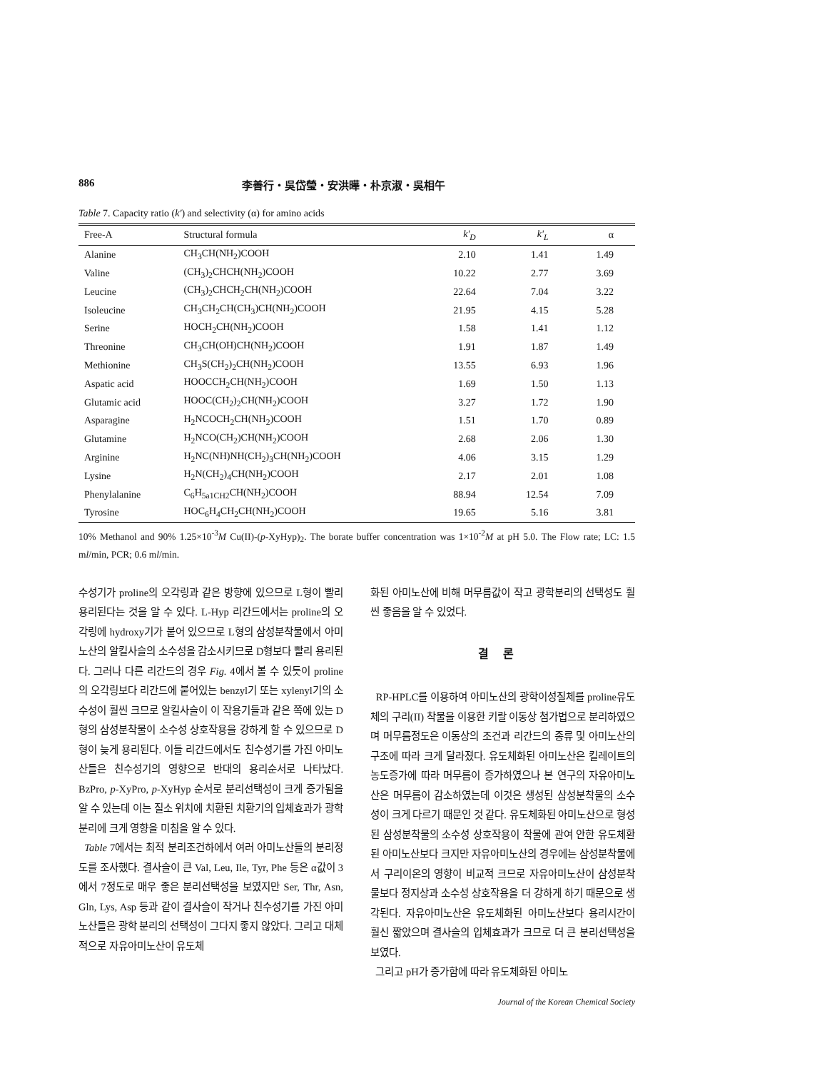886 李善行・吳岱瑩・安洪曄・朴京淑・吳相午
Table 7. Capacity ratio (k') and selectivity (α) for amino acids
| Free-A | Structural formula | k'<sub>D</sub> | k'<sub>L</sub> | α |
| --- | --- | --- | --- | --- |
| Alanine | CH<sub>3</sub>CH(NH<sub>2</sub>)COOH | 2.10 | 1.41 | 1.49 |
| Valine | (CH<sub>3</sub>)<sub>2</sub>CHCH(NH<sub>2</sub>)COOH | 10.22 | 2.77 | 3.69 |
| Leucine | (CH<sub>3</sub>)<sub>2</sub>CHCH<sub>2</sub>CH(NH<sub>2</sub>)COOH | 22.64 | 7.04 | 3.22 |
| Isoleucine | CH<sub>3</sub>CH<sub>2</sub>CH(CH<sub>3</sub>)CH(NH<sub>2</sub>)COOH | 21.95 | 4.15 | 5.28 |
| Serine | HOCH<sub>2</sub>CH(NH<sub>2</sub>)COOH | 1.58 | 1.41 | 1.12 |
| Threonine | CH<sub>3</sub>CH(OH)CH(NH<sub>2</sub>)COOH | 1.91 | 1.87 | 1.49 |
| Methionine | CH<sub>3</sub>S(CH<sub>2</sub>)<sub>2</sub>CH(NH<sub>2</sub>)COOH | 13.55 | 6.93 | 1.96 |
| Aspatic acid | HOOCCH<sub>2</sub>CH(NH<sub>2</sub>)COOH | 1.69 | 1.50 | 1.13 |
| Glutamic acid | HOOC(CH<sub>2</sub>)<sub>2</sub>CH(NH<sub>2</sub>)COOH | 3.27 | 1.72 | 1.90 |
| Asparagine | H<sub>2</sub>NCOCH<sub>2</sub>CH(NH<sub>2</sub>)COOH | 1.51 | 1.70 | 0.89 |
| Glutamine | H<sub>2</sub>NCO(CH<sub>2</sub>)CH(NH<sub>2</sub>)COOH | 2.68 | 2.06 | 1.30 |
| Arginine | H<sub>2</sub>NC(NH)NH(CH<sub>2</sub>)<sub>3</sub>CH(NH<sub>2</sub>)COOH | 4.06 | 3.15 | 1.29 |
| Lysine | H<sub>2</sub>N(CH<sub>2</sub>)<sub>4</sub>CH(NH<sub>2</sub>)COOH | 2.17 | 2.01 | 1.08 |
| Phenylalanine | C<sub>6</sub>H<sub>5a1CH2</sub>CH(NH<sub>2</sub>)COOH | 88.94 | 12.54 | 7.09 |
| Tyrosine | HOC<sub>6</sub>H<sub>4</sub>CH<sub>2</sub>CH(NH<sub>2</sub>)COOH | 19.65 | 5.16 | 3.81 |
10% Methanol and 90% 1.25×10<sup>-3</sup>M Cu(II)-(p-XyHyp)<sub>2</sub>. The borate buffer concentration was 1×10<sup>-2</sup>M at pH 5.0. The Flow rate; LC: 1.5 ml/min, PCR; 0.6 ml/min.
수성기가 proline의 오각링과 같은 방향에 있으므로 L형이 빨리 용리된다는 것을 알 수 있다. L-Hyp 리간드에서는 proline의 오각링에 hydroxy기가 붙어 있으므로 L형의 삼성분착물에서 아미노산의 알킬사슬의 소수성을 감소시키므로 D형보다 빨리 용리된다. 그러나 다른 리간드의 경우 Fig. 4에서 볼 수 있듯이 proline의 오각링보다 리간드에 붙어있는 benzyl기 또는 xylenyl기의 소수성이 훨씬 크므로 알킬사슬이 이 작용기들과 같은 쪽에 있는 D형의 삼성분착물이 소수성 상호작용을 강하게 할 수 있으므로 D형이 늦게 용리된다. 이들 리간드에서도 친수성기를 가진 아미노산들은 친수성기의 영향으로 반대의 용리순서로 나타났다. BzPro, p-XyPro, p-XyHyp 순서로 분리선택성이 크게 증가됨을 알 수 있는데 이는 질소 위치에 치환된 치환기의 입체효과가 광학분리에 크게 영향을 미침을 알 수 있다.
Table 7에서는 최적 분리조건하에서 여러 아미노산들의 분리정도를 조사했다. 결사슬이 큰 Val, Leu, Ile, Tyr, Phe 등은 α값이 3에서 7정도로 매우 좋은 분리선택성을 보였지만 Ser, Thr, Asn, Gln, Lys, Asp 등과 같이 결사슬이 작거나 친수성기를 가진 아미노산들은 광학 분리의 선택성이 그다지 좋지 않았다. 그리고 대체적으로 자유아미노산이 유도체
화된 아미노산에 비해 머무름값이 작고 광학분리의 선택성도 훨씬 좋음을 알 수 있었다.
결론
RP-HPLC를 이용하여 아미노산의 광학이성질체를 proline유도체의 구리(II) 착물을 이용한 키랄 이동상 첨가법으로 분리하였으며 머무름정도은 이동상의 조건과 리간드의 종류 및 아미노산의 구조에 따라 크게 달라졌다. 유도체화된 아미노산은 킬레이트의 농도증가에 따라 머무름이 증가하였으나 본 연구의 자유아미노산은 머무름이 감소하였는데 이것은 생성된 삼성분착물의 소수성이 크게 다르기 때문인 것 같다. 유도체화된 아미노산으로 형성된 삼성분착물의 소수성 상호작용이 착물에 관여 안한 유도체환된 아미노산보다 크지만 자유아미노산의 경우에는 삼성분착물에서 구리이온의 영향이 비교적 크므로 자유아미노산이 삼성분착물보다 정지상과 소수성 상호작용을 더 강하게 하기 때문으로 생각된다. 자유아미노산은 유도체화된 아미노산보다 용리시간이 훨신 짧았으며 결사슬의 입체효과가 크므로 더 큰 분리선택성을 보였다.
그리고 pH가 증가함에 따라 유도체화된 아미노
Journal of the Korean Chemical Society